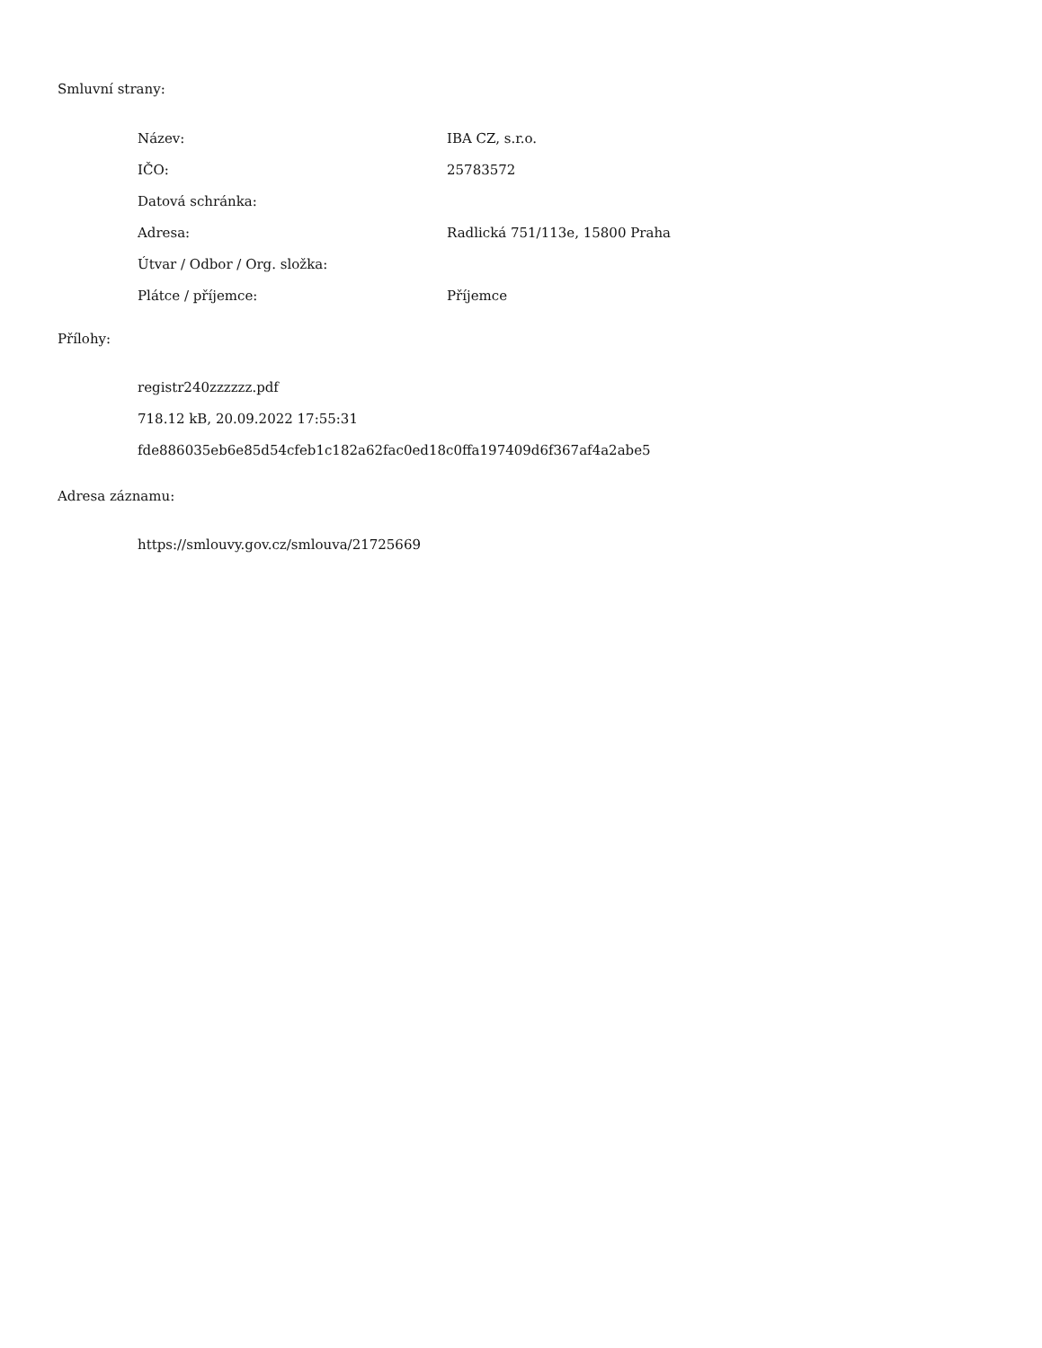Smluvní strany:
| Název: | IBA CZ, s.r.o. |
| IČO: | 25783572 |
| Datová schránka: | |
| Adresa: | Radlická 751/113e, 15800 Praha |
| Útvar / Odbor / Org. složka: | |
| Plátce / příjemce: | Příjemce |
Přílohy:
registr240zzzzzz.pdf
718.12 kB, 20.09.2022 17:55:31
fde886035eb6e85d54cfeb1c182a62fac0ed18c0ffa197409d6f367af4a2abe5
Adresa záznamu:
https://smlouvy.gov.cz/smlouva/21725669